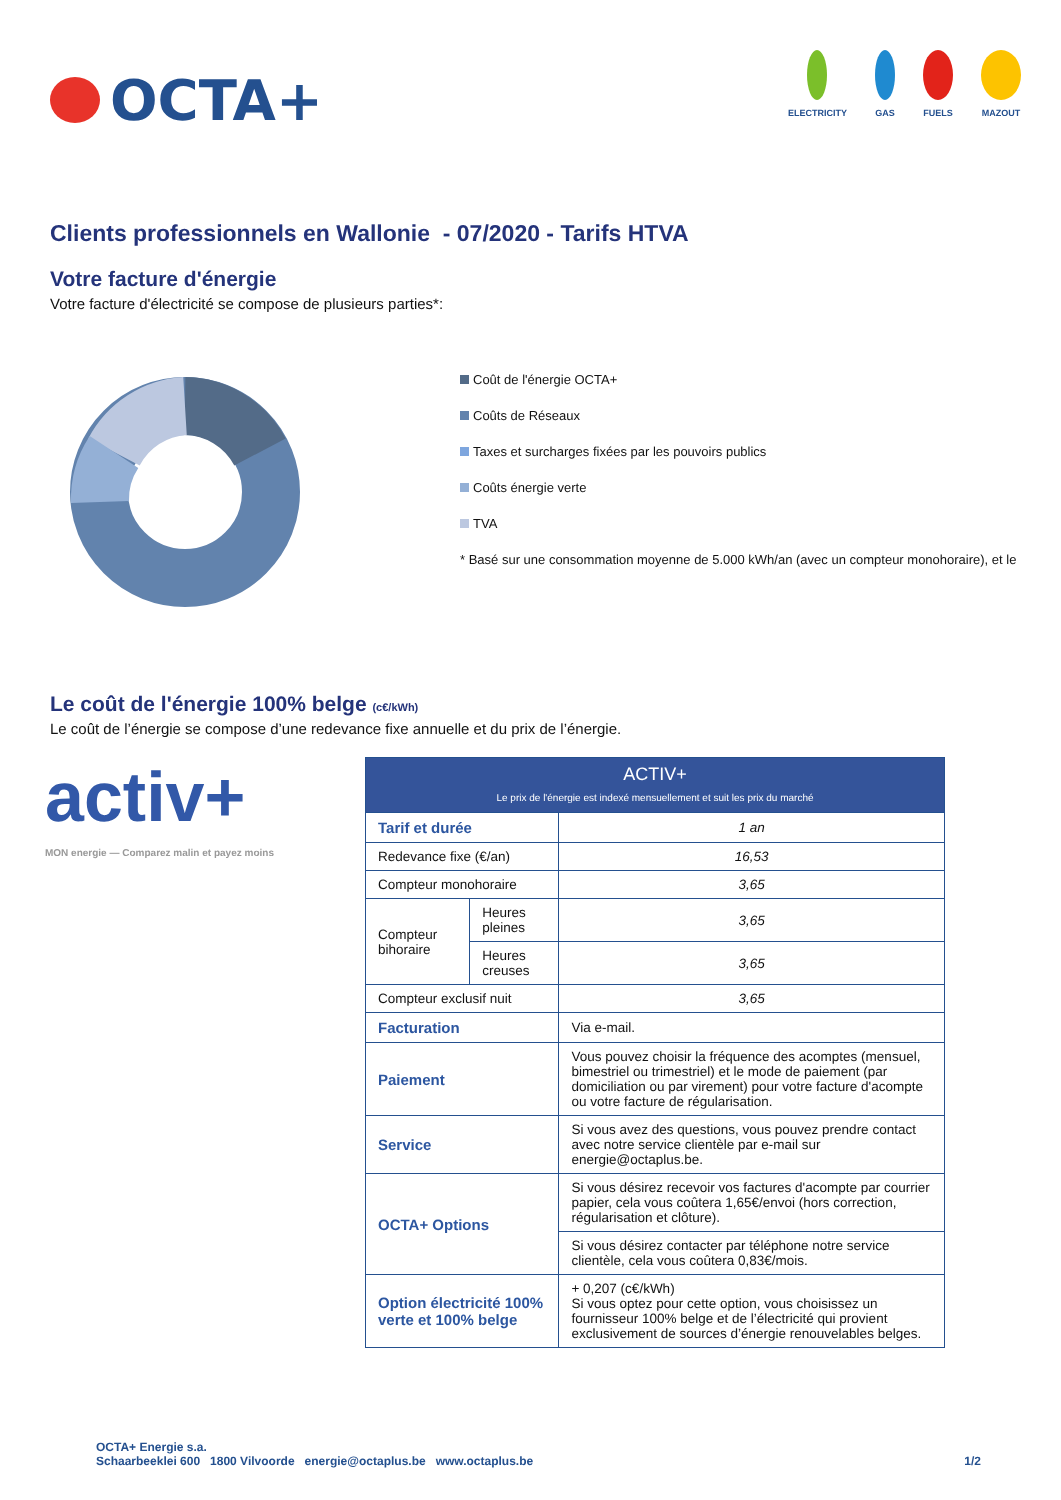OCTA+
ELECTRICITY GAS FUELS MAZOUT
Clients professionnels en Wallonie - 07/2020 - Tarifs HTVA
Votre facture d'énergie
Votre facture d'électricité se compose de plusieurs parties*:
Coût de l'énergie OCTA+
Coûts de Réseaux
Taxes et surcharges fixées par les pouvoirs publics
Coûts énergie verte
TVA
* Basé sur une consommation moyenne de 5.000 kWh/an (avec un compteur monohoraire), et le
Le coût de l'énergie 100% belge (c€/kWh)
Le coût de l’énergie se compose d’une redevance fixe annuelle et du prix de l’énergie.
activ+
MON energie — Comparez malin et payez moins
| ACTIV+ Le prix de l'énergie est indexé mensuellement et suit les prix du marché | | |
| Tarif et durée | | 1 an |
| Redevance fixe (€/an) | | 16,53 |
| Compteur monohoraire | | 3,65 |
| Compteur bihoraire | Heures pleines | 3,65 |
| | Heures creuses | 3,65 |
| Compteur exclusif nuit | | 3,65 |
| Facturation | | Via e-mail. |
| Paiement | | Vous pouvez choisir la fréquence des acomptes (mensuel, bimestriel ou trimestriel) et le mode de paiement (par domiciliation ou par virement) pour votre facture d'acompte ou votre facture de régularisation. |
| Service | | Si vous avez des questions, vous pouvez prendre contact avec notre service clientèle par e-mail sur energie@octaplus.be. |
| OCTA+ Options | | Si vous désirez recevoir vos factures d'acompte par courrier papier, cela vous coûtera 1,65€/envoi (hors correction, régularisation et clôture). |
| | | Si vous désirez contacter par téléphone notre service clientèle, cela vous coûtera 0,83€/mois. |
| Option électricité 100% verte et 100% belge | | + 0,207 (c€/kWh) Si vous optez pour cette option, vous choisissez un fournisseur 100% belge et de l’électricité qui provient exclusivement de sources d’énergie renouvelables belges. |
OCTA+ Energie s.a.
Schaarbeeklei 600 1800 Vilvoorde energie@octaplus.be www.octaplus.be
1/2